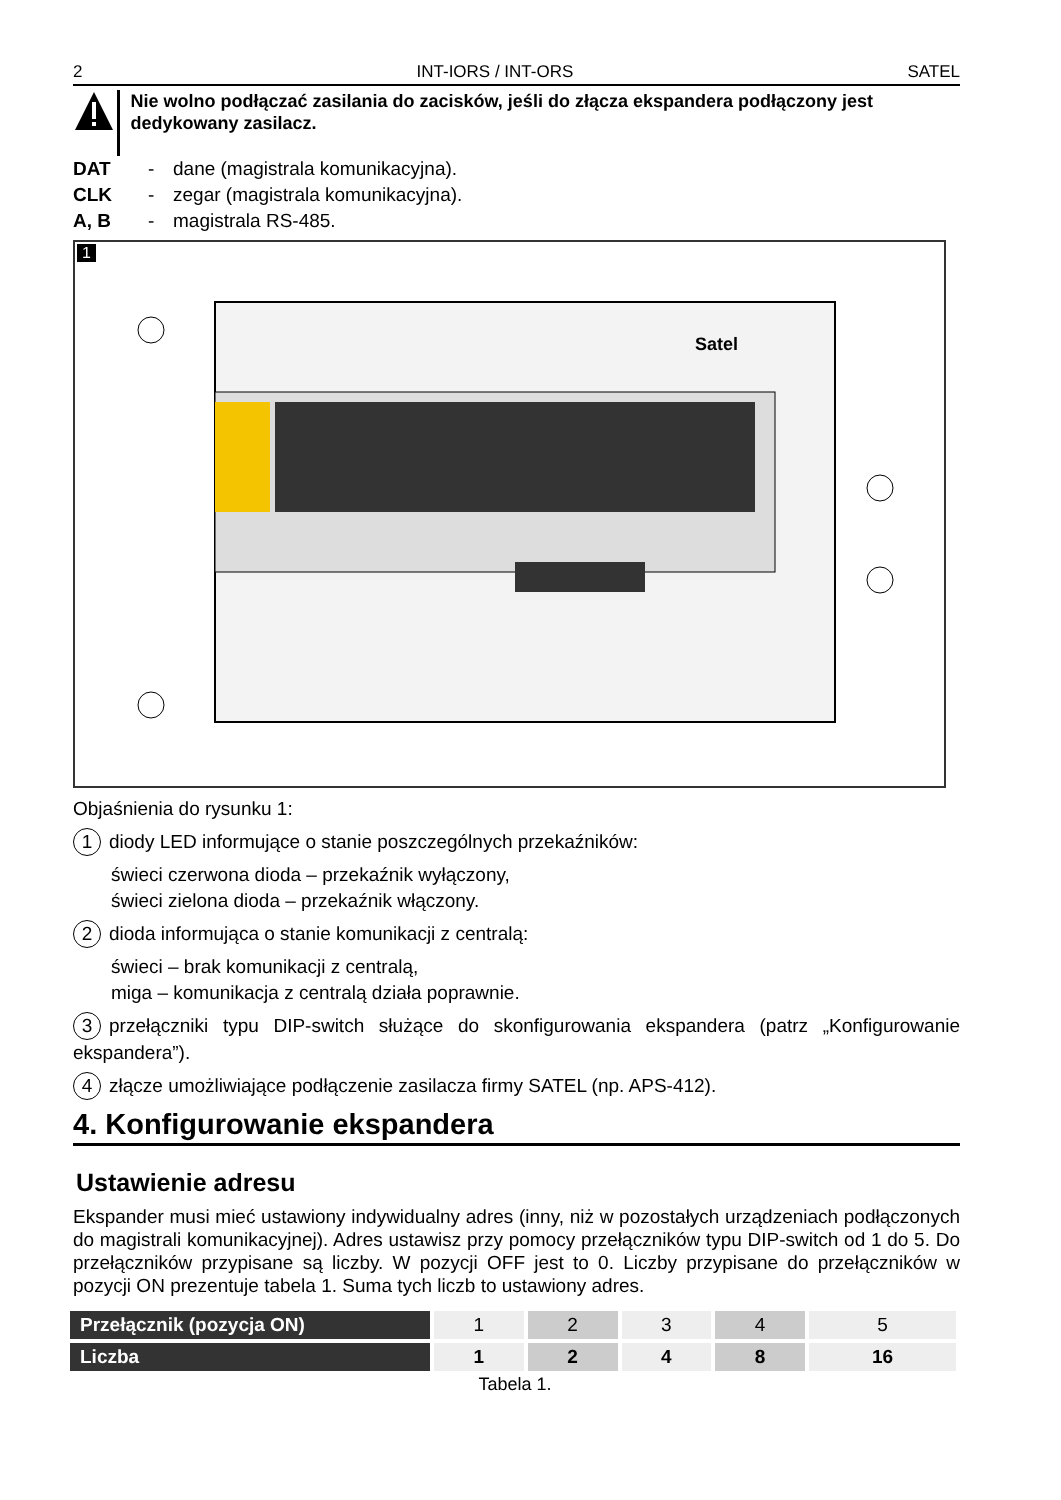2 INT-IORS / INT-ORS SATEL
Nie wolno podłączać zasilania do zacisków, jeśli do złącza ekspandera podłączony jest dedykowany zasilacz.
DAT - dane (magistrala komunikacyjna).
CLK - zegar (magistrala komunikacyjna).
A, B - magistrala RS-485.
1
Satel
Objaśnienia do rysunku 1:
1 diody LED informujące o stanie poszczególnych przekaźników:
świeci czerwona dioda – przekaźnik wyłączony,
świeci zielona dioda – przekaźnik włączony.
2 dioda informująca o stanie komunikacji z centralą:
świeci – brak komunikacji z centralą,
miga – komunikacja z centralą działa poprawnie.
3 przełączniki typu DIP-switch służące do skonfigurowania ekspandera (patrz „Konfigurowanie ekspandera”).
4 złącze umożliwiające podłączenie zasilacza firmy SATEL (np. APS-412).
4. Konfigurowanie ekspandera
Ustawienie adresu
Ekspander musi mieć ustawiony indywidualny adres (inny, niż w pozostałych urządzeniach podłączonych do magistrali komunikacyjnej). Adres ustawisz przy pomocy przełączników typu DIP-switch od 1 do 5. Do przełączników przypisane są liczby. W pozycji OFF jest to 0. Liczby przypisane do przełączników w pozycji ON prezentuje tabela 1. Suma tych liczb to ustawiony adres.
| Przełącznik (pozycja ON) | 1 | 2 | 3 | 4 | 5 |
| Liczba | 1 | 2 | 4 | 8 | 16 |
Tabela 1.